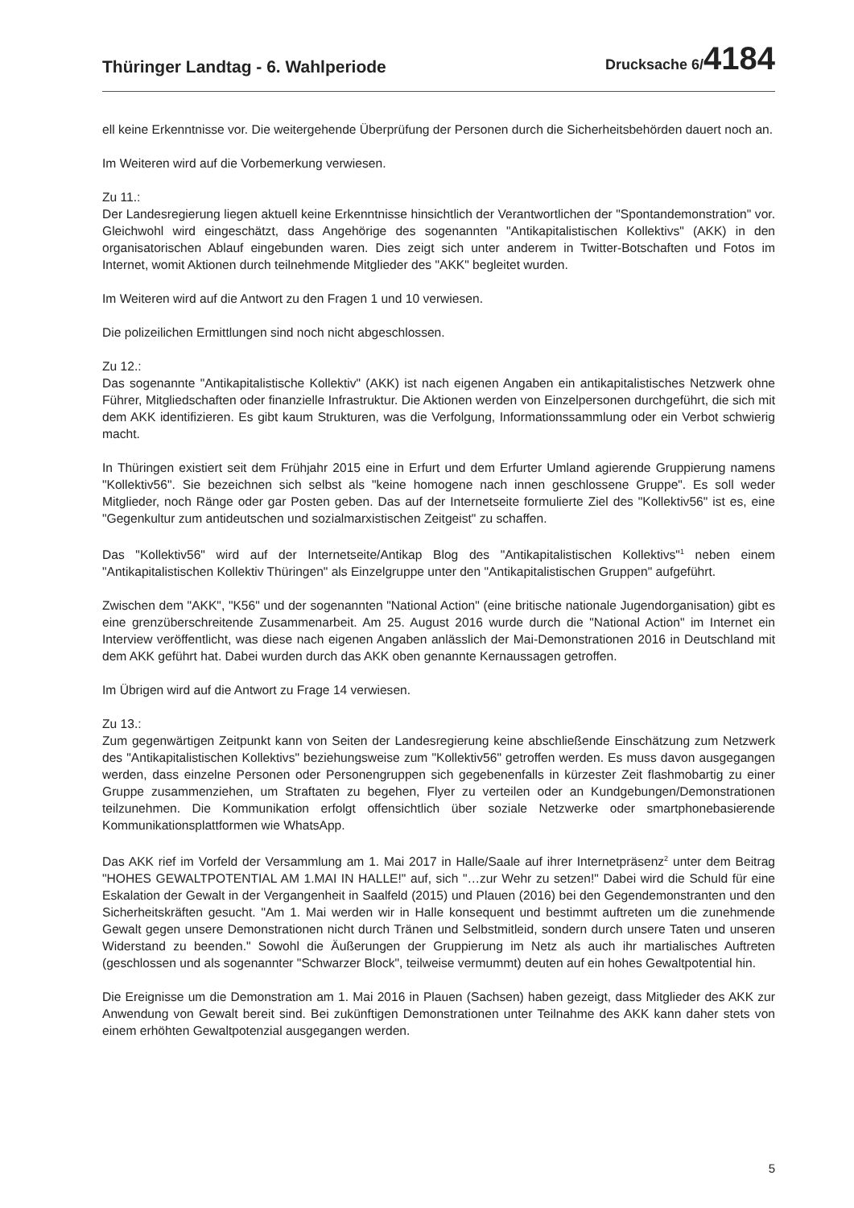Thüringer Landtag - 6. Wahlperiode
Drucksache 6/4184
ell keine Erkenntnisse vor. Die weitergehende Überprüfung der Personen durch die Sicherheitsbehörden dauert noch an.
Im Weiteren wird auf die Vorbemerkung verwiesen.
Zu 11.:
Der Landesregierung liegen aktuell keine Erkenntnisse hinsichtlich der Verantwortlichen der "Spontandemonstration" vor. Gleichwohl wird eingeschätzt, dass Angehörige des sogenannten "Antikapitalistischen Kollektivs" (AKK) in den organisatorischen Ablauf eingebunden waren. Dies zeigt sich unter anderem in Twitter-Botschaften und Fotos im Internet, womit Aktionen durch teilnehmende Mitglieder des "AKK" begleitet wurden.
Im Weiteren wird auf die Antwort zu den Fragen 1 und 10 verwiesen.
Die polizeilichen Ermittlungen sind noch nicht abgeschlossen.
Zu 12.:
Das sogenannte "Antikapitalistische Kollektiv" (AKK) ist nach eigenen Angaben ein antikapitalistisches Netzwerk ohne Führer, Mitgliedschaften oder finanzielle Infrastruktur. Die Aktionen werden von Einzelpersonen durchgeführt, die sich mit dem AKK identifizieren. Es gibt kaum Strukturen, was die Verfolgung, Informationssammlung oder ein Verbot schwierig macht.
In Thüringen existiert seit dem Frühjahr 2015 eine in Erfurt und dem Erfurter Umland agierende Gruppierung namens "Kollektiv56". Sie bezeichnen sich selbst als "keine homogene nach innen geschlossene Gruppe". Es soll weder Mitglieder, noch Ränge oder gar Posten geben. Das auf der Internetseite formulierte Ziel des "Kollektiv56" ist es, eine "Gegenkultur zum antideutschen und sozialmarxistischen Zeitgeist" zu schaffen.
Das "Kollektiv56" wird auf der Internetseite/Antikap Blog des "Antikapitalistischen Kollektivs"<sup>1</sup> neben einem "Antikapitalistischen Kollektiv Thüringen" als Einzelgruppe unter den "Antikapitalistischen Gruppen" aufgeführt.
Zwischen dem "AKK", "K56" und der sogenannten "National Action" (eine britische nationale Jugendorganisation) gibt es eine grenzüberschreitende Zusammenarbeit. Am 25. August 2016 wurde durch die "National Action" im Internet ein Interview veröffentlicht, was diese nach eigenen Angaben anlässlich der Mai-Demonstrationen 2016 in Deutschland mit dem AKK geführt hat. Dabei wurden durch das AKK oben genannte Kernaussagen getroffen.
Im Übrigen wird auf die Antwort zu Frage 14 verwiesen.
Zu 13.:
Zum gegenwärtigen Zeitpunkt kann von Seiten der Landesregierung keine abschließende Einschätzung zum Netzwerk des "Antikapitalistischen Kollektivs" beziehungsweise zum "Kollektiv56" getroffen werden. Es muss davon ausgegangen werden, dass einzelne Personen oder Personengruppen sich gegebenenfalls in kürzester Zeit flashmobartig zu einer Gruppe zusammenziehen, um Straftaten zu begehen, Flyer zu verteilen oder an Kundgebungen/Demonstrationen teilzunehmen. Die Kommunikation erfolgt offensichtlich über soziale Netzwerke oder smartphonebasierende Kommunikationsplattformen wie WhatsApp.
Das AKK rief im Vorfeld der Versammlung am 1. Mai 2017 in Halle/Saale auf ihrer Internetpräsenz<sup>2</sup> unter dem Beitrag "HOHES GEWALTPOTENTIAL AM 1.MAI IN HALLE!" auf, sich "…zur Wehr zu setzen!" Dabei wird die Schuld für eine Eskalation der Gewalt in der Vergangenheit in Saalfeld (2015) und Plauen (2016) bei den Gegendemonstranten und den Sicherheitskräften gesucht. "Am 1. Mai werden wir in Halle konsequent und bestimmt auftreten um die zunehmende Gewalt gegen unsere Demonstrationen nicht durch Tränen und Selbstmitleid, sondern durch unsere Taten und unseren Widerstand zu beenden." Sowohl die Äußerungen der Gruppierung im Netz als auch ihr martialisches Auftreten (geschlossen und als sogenannter "Schwarzer Block", teilweise vermummt) deuten auf ein hohes Gewaltpotential hin.
Die Ereignisse um die Demonstration am 1. Mai 2016 in Plauen (Sachsen) haben gezeigt, dass Mitglieder des AKK zur Anwendung von Gewalt bereit sind. Bei zukünftigen Demonstrationen unter Teilnahme des AKK kann daher stets von einem erhöhten Gewaltpotenzial ausgegangen werden.
5